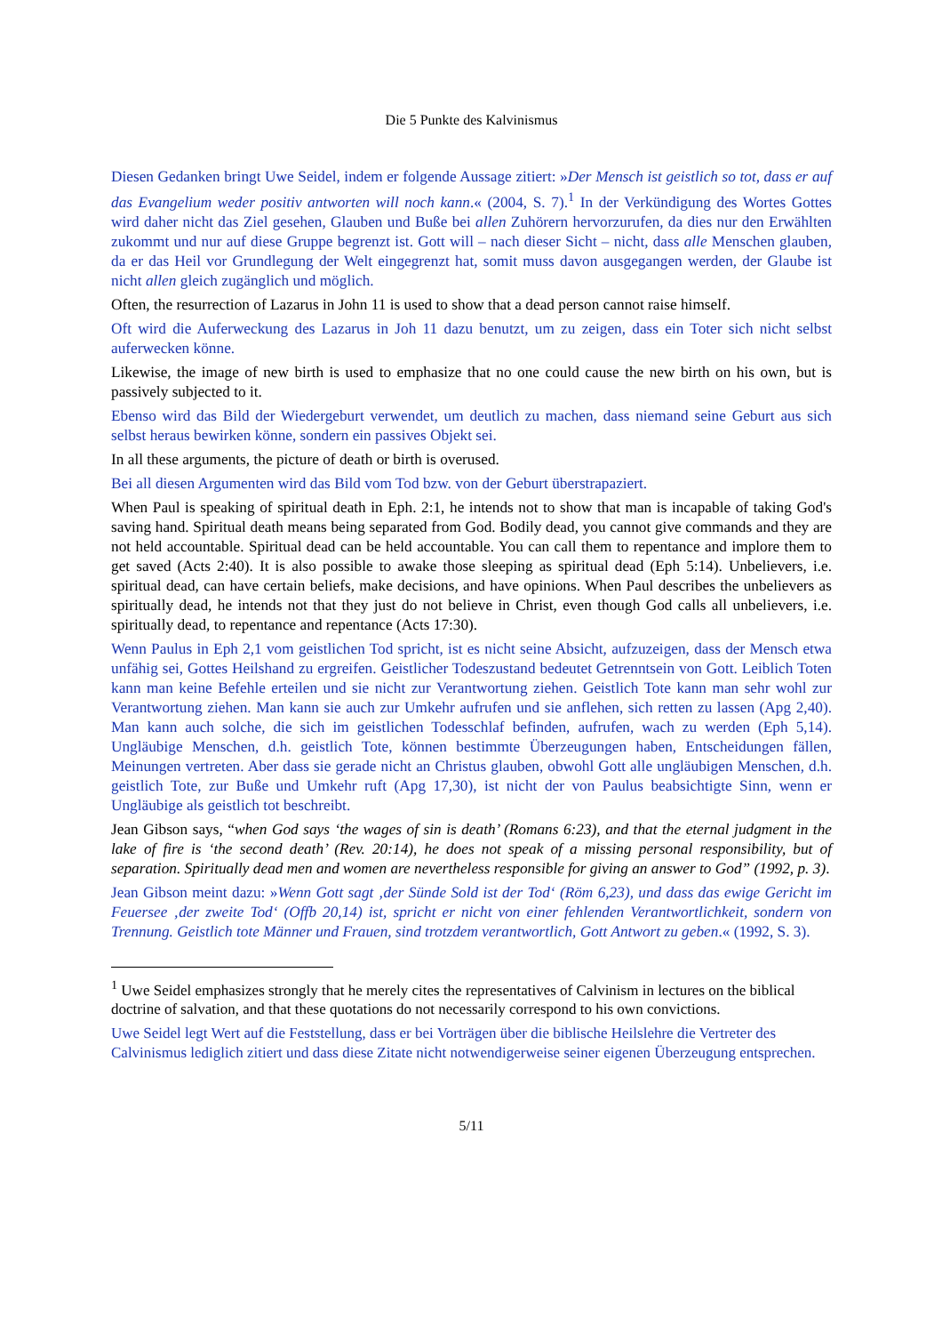Die 5 Punkte des Kalvinismus
Diesen Gedanken bringt Uwe Seidel, indem er folgende Aussage zitiert: »Der Mensch ist geistlich so tot, dass er auf das Evangelium weder positiv antworten will noch kann.« (2004, S. 7).<sup>1</sup> In der Verkündigung des Wortes Gottes wird daher nicht das Ziel gesehen, Glauben und Buße bei allen Zuhörern hervorzurufen, da dies nur den Erwählten zukommt und nur auf diese Gruppe begrenzt ist. Gott will – nach dieser Sicht – nicht, dass alle Menschen glauben, da er das Heil vor Grundlegung der Welt eingegrenzt hat, somit muss davon ausgegangen werden, der Glaube ist nicht allen gleich zugänglich und möglich.
Often, the resurrection of Lazarus in John 11 is used to show that a dead person cannot raise himself.
Oft wird die Auferweckung des Lazarus in Joh 11 dazu benutzt, um zu zeigen, dass ein Toter sich nicht selbst auferwecken könne.
Likewise, the image of new birth is used to emphasize that no one could cause the new birth on his own, but is passively subjected to it.
Ebenso wird das Bild der Wiedergeburt verwendet, um deutlich zu machen, dass niemand seine Geburt aus sich selbst heraus bewirken könne, sondern ein passives Objekt sei.
In all these arguments, the picture of death or birth is overused.
Bei all diesen Argumenten wird das Bild vom Tod bzw. von der Geburt überstrapaziert.
When Paul is speaking of spiritual death in Eph. 2:1, he intends not to show that man is incapable of taking God's saving hand. Spiritual death means being separated from God. Bodily dead, you cannot give commands and they are not held accountable. Spiritual dead can be held accountable. You can call them to repentance and implore them to get saved (Acts 2:40). It is also possible to awake those sleeping as spiritual dead (Eph 5:14). Unbelievers, i.e. spiritual dead, can have certain beliefs, make decisions, and have opinions. When Paul describes the unbelievers as spiritually dead, he intends not that they just do not believe in Christ, even though God calls all unbelievers, i.e. spiritually dead, to repentance and repentance (Acts 17:30).
Wenn Paulus in Eph 2,1 vom geistlichen Tod spricht, ist es nicht seine Absicht, aufzuzeigen, dass der Mensch etwa unfähig sei, Gottes Heilshand zu ergreifen. Geistlicher Todeszustand bedeutet Getrenntsein von Gott. Leiblich Toten kann man keine Befehle erteilen und sie nicht zur Verantwortung ziehen. Geistlich Tote kann man sehr wohl zur Verantwortung ziehen. Man kann sie auch zur Umkehr aufrufen und sie anflehen, sich retten zu lassen (Apg 2,40). Man kann auch solche, die sich im geistlichen Todesschlaf befinden, aufrufen, wach zu werden (Eph 5,14). Ungläubige Menschen, d.h. geistlich Tote, können bestimmte Überzeugungen haben, Entscheidungen fällen, Meinungen vertreten. Aber dass sie gerade nicht an Christus glauben, obwohl Gott alle ungläubigen Menschen, d.h. geistlich Tote, zur Buße und Umkehr ruft (Apg 17,30), ist nicht der von Paulus beabsichtigte Sinn, wenn er Ungläubige als geistlich tot beschreibt.
Jean Gibson says, “when God says ‘the wages of sin is death’ (Romans 6:23), and that the eternal judgment in the lake of fire is ‘the second death’ (Rev. 20:14), he does not speak of a missing personal responsibility, but of separation. Spiritually dead men and women are nevertheless responsible for giving an answer to God” (1992, p. 3).
Jean Gibson meint dazu: »Wenn Gott sagt ‚der Sünde Sold ist der Tod‘ (Röm 6,23), und dass das ewige Gericht im Feuersee ‚der zweite Tod‘ (Offb 20,14) ist, spricht er nicht von einer fehlenden Verantwortlichkeit, sondern von Trennung. Geistlich tote Männer und Frauen, sind trotzdem verantwortlich, Gott Antwort zu geben.« (1992, S. 3).
<sup>1</sup> Uwe Seidel emphasizes strongly that he merely cites the representatives of Calvinism in lectures on the biblical doctrine of salvation, and that these quotations do not necessarily correspond to his own convictions.
Uwe Seidel legt Wert auf die Feststellung, dass er bei Vorträgen über die biblische Heilslehre die Vertreter des Calvinismus lediglich zitiert und dass diese Zitate nicht notwendigerweise seiner eigenen Überzeugung entsprechen.
5/11